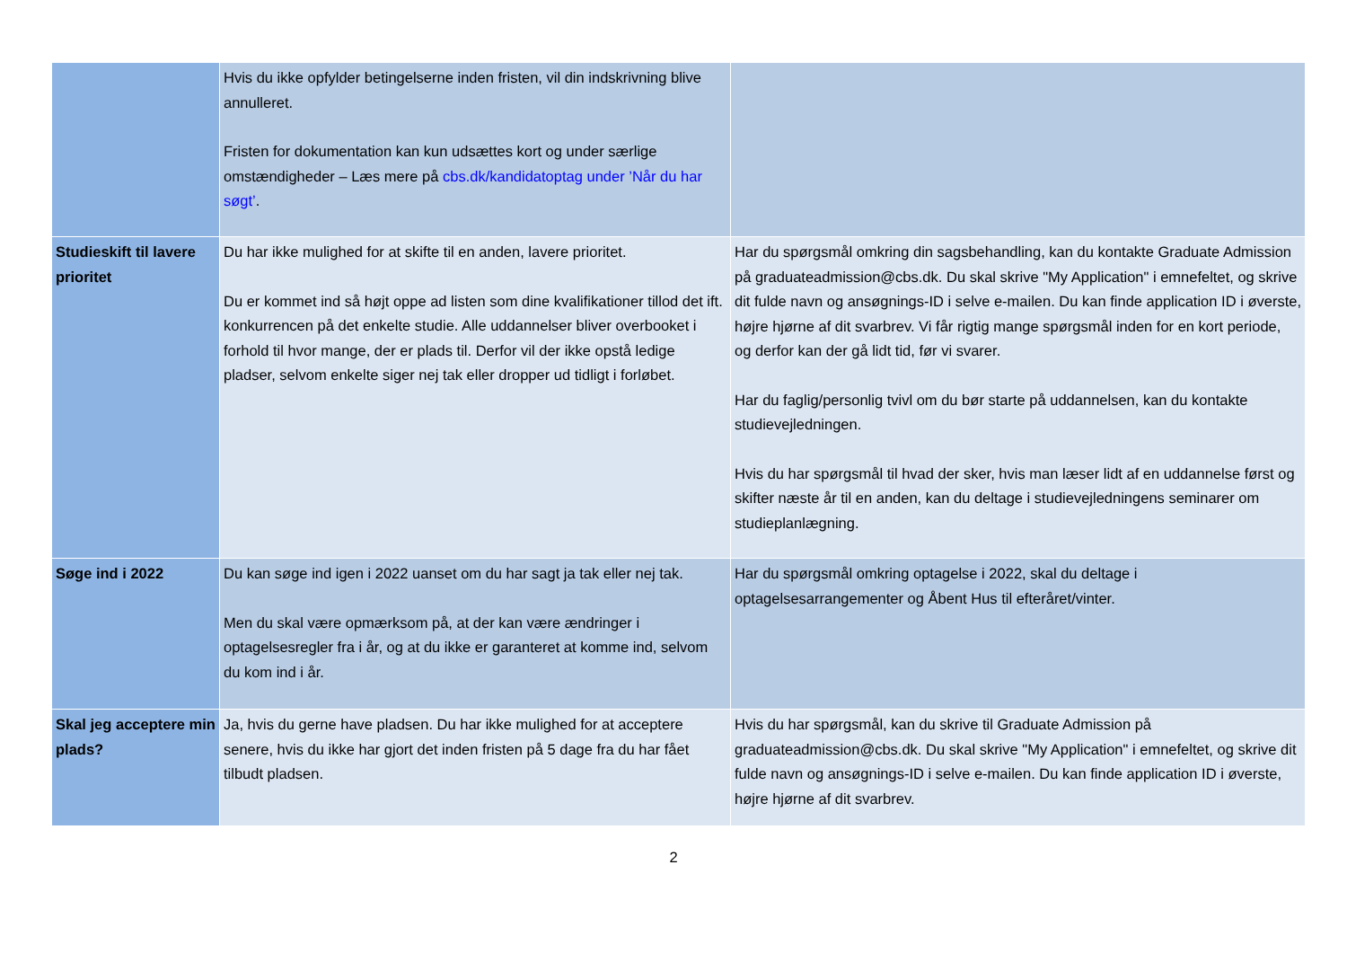| | Hvis du ikke opfylder betingelserne inden fristen, vil din indskrivning blive annulleret. Fristen for dokumentation kan kun udsættes kort og under særlige omstændigheder – Læs mere på cbs.dk/kandidatoptag under ’Når du har søgt’ . | |
| Studieskift til lavere prioritet | Du har ikke mulighed for at skifte til en anden, lavere prioritet. Du er kommet ind så højt oppe ad listen som dine kvalifikationer tillod det ift. konkurrencen på det enkelte studie. Alle uddannelser bliver overbooket i forhold til hvor mange, der er plads til. Derfor vil der ikke opstå ledige pladser, selvom enkelte siger nej tak eller dropper ud tidligt i forløbet. | Har du spørgsmål omkring din sagsbehandling, kan du kontakte Graduate Admission på graduateadmission@cbs.dk. Du skal skrive "My Application" i emnefeltet, og skrive dit fulde navn og ansøgnings-ID i selve e-mailen. Du kan finde application ID i øverste, højre hjørne af dit svarbrev. Vi får rigtig mange spørgsmål inden for en kort periode, og derfor kan der gå lidt tid, før vi svarer. Har du faglig/personlig tvivl om du bør starte på uddannelsen, kan du kontakte studievejledningen. Hvis du har spørgsmål til hvad der sker, hvis man læser lidt af en uddannelse først og skifter næste år til en anden, kan du deltage i studievejledningens seminarer om studieplanlægning. |
| Søge ind i 2022 | Du kan søge ind igen i 2022 uanset om du har sagt ja tak eller nej tak. Men du skal være opmærksom på, at der kan være ændringer i optagelsesregler fra i år, og at du ikke er garanteret at komme ind, selvom du kom ind i år. | Har du spørgsmål omkring optagelse i 2022, skal du deltage i optagelsesarrangementer og Åbent Hus til efteråret/vinter. |
| Skal jeg acceptere min plads? | Ja, hvis du gerne have pladsen. Du har ikke mulighed for at acceptere senere, hvis du ikke har gjort det inden fristen på 5 dage fra du har fået tilbudt pladsen. | Hvis du har spørgsmål, kan du skrive til Graduate Admission på graduateadmission@cbs.dk. Du skal skrive "My Application" i emnefeltet, og skrive dit fulde navn og ansøgnings-ID i selve e-mailen. Du kan finde application ID i øverste, højre hjørne af dit svarbrev. |
2